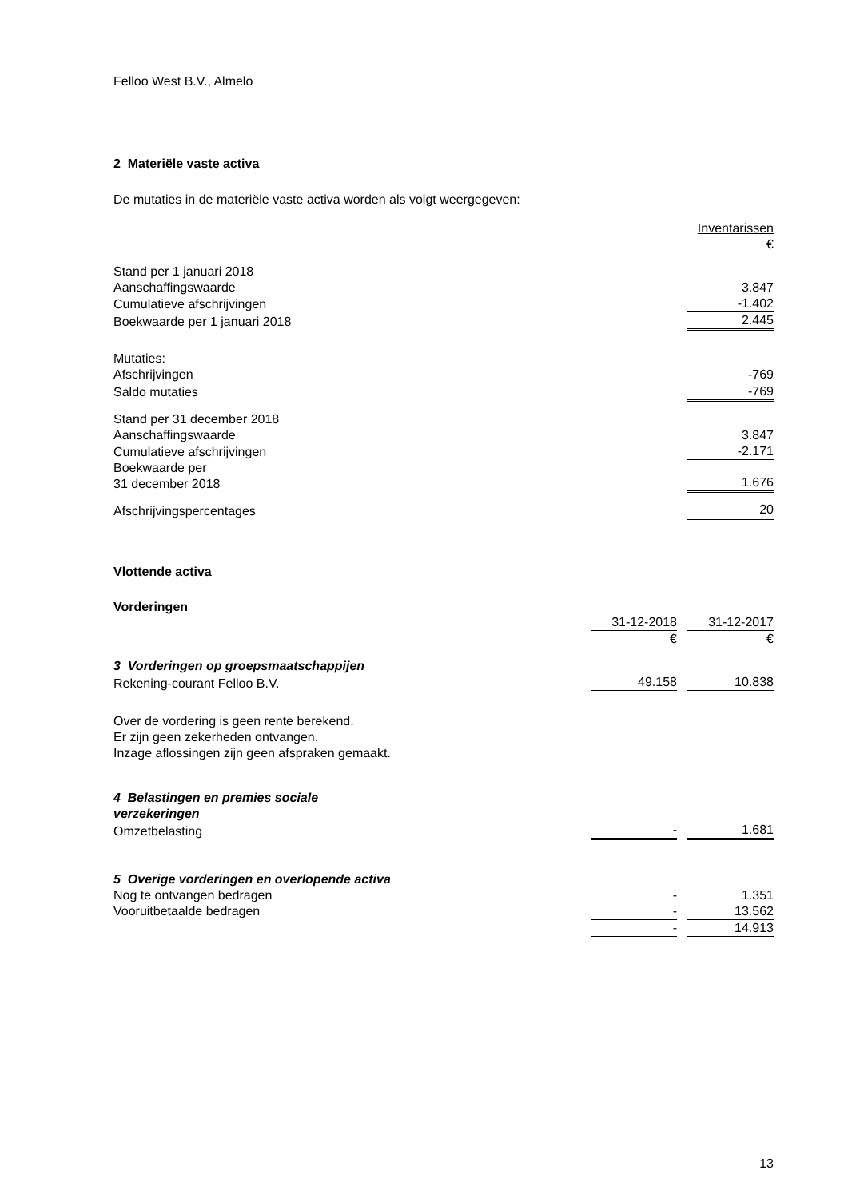Felloo West B.V., Almelo
2 Materiële vaste activa
De mutaties in de materiële vaste activa worden als volgt weergegeven:
| | Inventarissen |
| | € |
| Stand per 1 januari 2018 | |
| Aanschaffingswaarde | 3.847 |
| Cumulatieve afschrijvingen | -1.402 |
| Boekwaarde per 1 januari 2018 | 2.445 |
| Mutaties: | |
| Afschrijvingen | -769 |
| Saldo mutaties | -769 |
| Stand per 31 december 2018 | |
| Aanschaffingswaarde | 3.847 |
| Cumulatieve afschrijvingen | -2.171 |
| Boekwaarde per 31 december 2018 | 1.676 |
| Afschrijvingspercentages | 20 |
Vlottende activa
Vorderingen
| | 31-12-2018 | | 31-12-2017 |
| | € | | € |
| 3 Vorderingen op groepsmaatschappijen | | | |
| Rekening-courant Felloo B.V. | 49.158 | | 10.838 |
Over de vordering is geen rente berekend.
Er zijn geen zekerheden ontvangen.
Inzage aflossingen zijn geen afspraken gemaakt.
| 4 Belastingen en premies sociale verzekeringen | | | |
| Omzetbelasting | - | | 1.681 |
| 5 Overige vorderingen en overlopende activa | | | |
| Nog te ontvangen bedragen | - | | 1.351 |
| Vooruitbetaalde bedragen | - | | 13.562 |
| | - | | 14.913 |
13